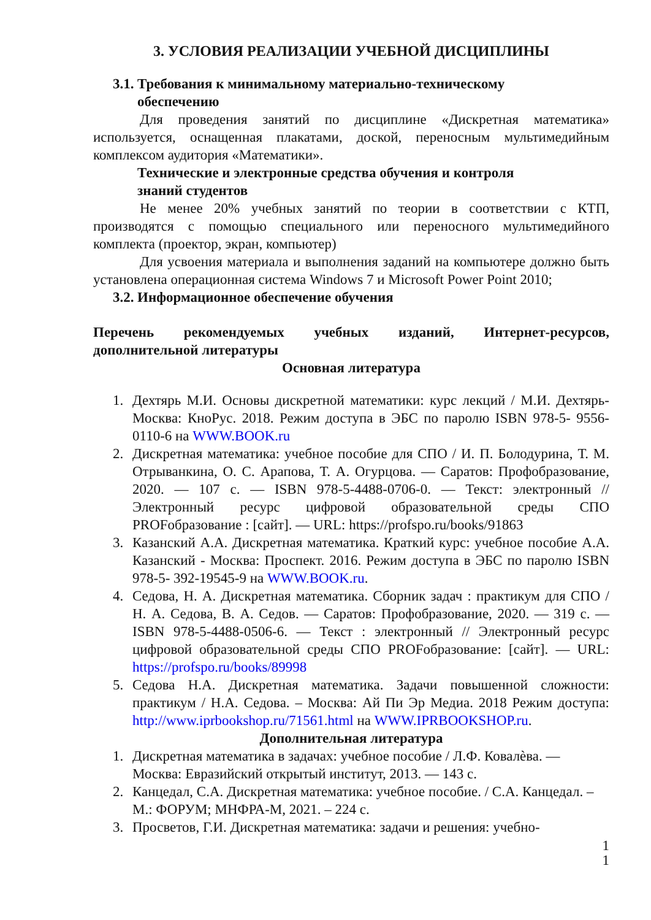3. УСЛОВИЯ РЕАЛИЗАЦИИ УЧЕБНОЙ ДИСЦИПЛИНЫ
3.1. Требования к минимальному материально-техническому
обеспечению
Для проведения занятий по дисциплине «Дискретная математика» используется, оснащенная плакатами, доской, переносным мультимедийным комплексом аудитория «Математики».
Технические и электронные средства обучения и контроля
знаний студентов
Не менее 20% учебных занятий по теории в соответствии с КТП, производятся с помощью специального или переносного мультимедийного комплекта (проектор, экран, компьютер)
Для усвоения материала и выполнения заданий на компьютере должно быть установлена операционная система Windows 7 и Microsoft Power Point 2010;
3.2. Информационное обеспечение обучения
Перечень рекомендуемых учебных изданий, Интернет-ресурсов, дополнительной литературы
Основная литература
1. Дехтярь М.И. Основы дискретной математики: курс лекций / М.И. Дехтярь- Москва: КноРус. 2018. Режим доступа в ЭБС по паролю ISBN 978-5- 9556-0110-6 на WWW.BOOK.ru
2. Дискретная математика: учебное пособие для СПО / И. П. Болодурина, Т. М. Отрыванкина, О. С. Арапова, Т. А. Огурцова. — Саратов: Профобразование, 2020. — 107 с. — ISBN 978-5-4488-0706-0. — Текст: электронный // Электронный ресурс цифровой образовательной среды СПО PROFобразование : [сайт]. — URL: https://profspo.ru/books/91863
3. Казанский А.А. Дискретная математика. Краткий курс: учебное пособие А.А. Казанский - Москва: Проспект. 2016. Режим доступа в ЭБС по паролю ISBN 978-5- 392-19545-9 на WWW.BOOK.ru.
4. Седова, Н. А. Дискретная математика. Сборник задач : практикум для СПО / Н. А. Седова, В. А. Седов. — Саратов: Профобразование, 2020. — 319 с. — ISBN 978-5-4488-0506-6. — Текст : электронный // Электронный ресурс цифровой образовательной среды СПО PROFобразование: [сайт]. — URL: https://profspo.ru/books/89998
5. Седова Н.А. Дискретная математика. Задачи повышенной сложности: практикум / Н.А. Седова. – Москва: Ай Пи Эр Медиа. 2018 Режим доступа: http://www.iprbookshop.ru/71561.html на WWW.IPRBOOKSHOP.ru.
Дополнительная литература
1. Дискретная математика в задачах: учебное пособие / Л.Ф. Ковалѐва. — Москва: Евразийский открытый институт, 2013. — 143 с.
2. Канцедал, С.А. Дискретная математика: учебное пособие. / С.А. Канцедал. – М.: ФОРУМ; МНФРА-М, 2021. – 224 с.
3. Просветов, Г.И. Дискретная математика: задачи и решения: учебно-
1
1